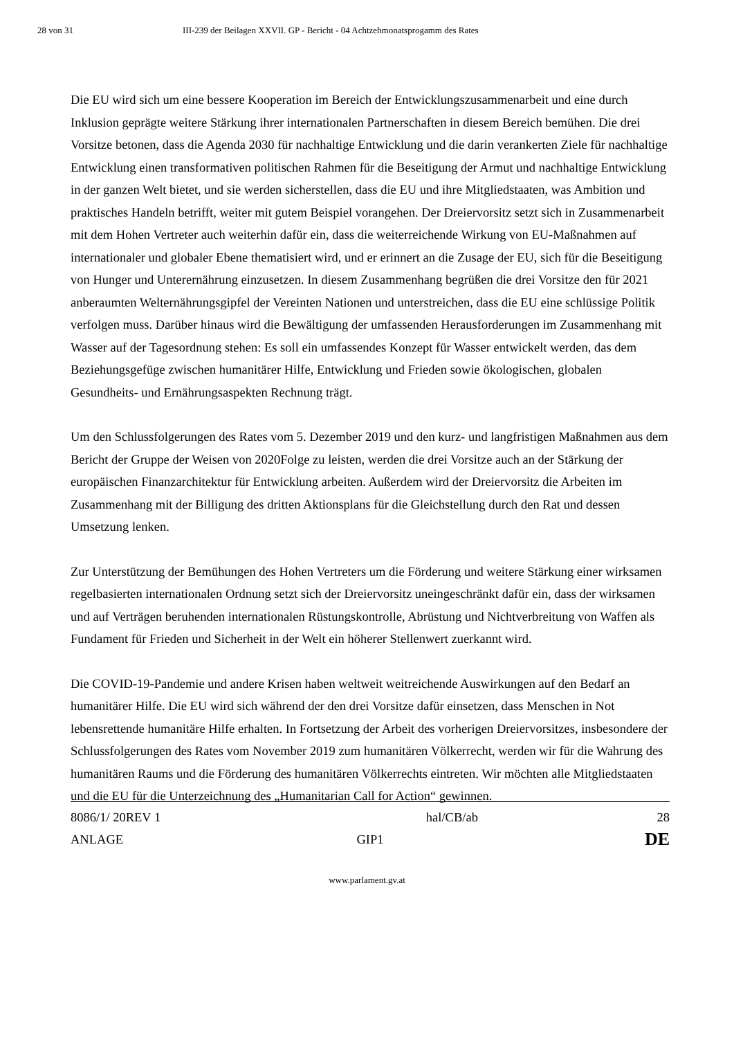28 von 31 III-239 der Beilagen XXVII. GP - Bericht - 04 Achtzehmonatsprogamm des Rates
Die EU wird sich um eine bessere Kooperation im Bereich der Entwicklungszusammenarbeit und eine durch Inklusion geprägte weitere Stärkung ihrer internationalen Partnerschaften in diesem Bereich bemühen. Die drei Vorsitze betonen, dass die Agenda 2030 für nachhaltige Entwicklung und die darin verankerten Ziele für nachhaltige Entwicklung einen transformativen politischen Rahmen für die Beseitigung der Armut und nachhaltige Entwicklung in der ganzen Welt bietet, und sie werden sicherstellen, dass die EU und ihre Mitgliedstaaten, was Ambition und praktisches Handeln betrifft, weiter mit gutem Beispiel vorangehen. Der Dreiervorsitz setzt sich in Zusammenarbeit mit dem Hohen Vertreter auch weiterhin dafür ein, dass die weiterreichende Wirkung von EU-Maßnahmen auf internationaler und globaler Ebene thematisiert wird, und er erinnert an die Zusage der EU, sich für die Beseitigung von Hunger und Unterernährung einzusetzen. In diesem Zusammenhang begrüßen die drei Vorsitze den für 2021 anberaumten Welternährungsgipfel der Vereinten Nationen und unterstreichen, dass die EU eine schlüssige Politik verfolgen muss. Darüber hinaus wird die Bewältigung der umfassenden Herausforderungen im Zusammenhang mit Wasser auf der Tagesordnung stehen: Es soll ein umfassendes Konzept für Wasser entwickelt werden, das dem Beziehungsgefüge zwischen humanitärer Hilfe, Entwicklung und Frieden sowie ökologischen, globalen Gesundheits- und Ernährungsaspekten Rechnung trägt.
Um den Schlussfolgerungen des Rates vom 5. Dezember 2019 und den kurz- und langfristigen Maßnahmen aus dem Bericht der Gruppe der Weisen von 2020Folge zu leisten, werden die drei Vorsitze auch an der Stärkung der europäischen Finanzarchitektur für Entwicklung arbeiten. Außerdem wird der Dreiervorsitz die Arbeiten im Zusammenhang mit der Billigung des dritten Aktionsplans für die Gleichstellung durch den Rat und dessen Umsetzung lenken.
Zur Unterstützung der Bemühungen des Hohen Vertreters um die Förderung und weitere Stärkung einer wirksamen regelbasierten internationalen Ordnung setzt sich der Dreiervorsitz uneingeschränkt dafür ein, dass der wirksamen und auf Verträgen beruhenden internationalen Rüstungskontrolle, Abrüstung und Nichtverbreitung von Waffen als Fundament für Frieden und Sicherheit in der Welt ein höherer Stellenwert zuerkannt wird.
Die COVID-19-Pandemie und andere Krisen haben weltweit weitreichende Auswirkungen auf den Bedarf an humanitärer Hilfe. Die EU wird sich während der den drei Vorsitze dafür einsetzen, dass Menschen in Not lebensrettende humanitäre Hilfe erhalten. In Fortsetzung der Arbeit des vorherigen Dreiervorsitzes, insbesondere der Schlussfolgerungen des Rates vom November 2019 zum humanitären Völkerrecht, werden wir für die Wahrung des humanitären Raums und die Förderung des humanitären Völkerrechts eintreten. Wir möchten alle Mitgliedstaaten und die EU für die Unterzeichnung des „Humanitarian Call for Action“ gewinnen.
8086/1/ 20REV 1 hal/CB/ab 28
ANLAGE GIP1 DE
www.parlament.gv.at